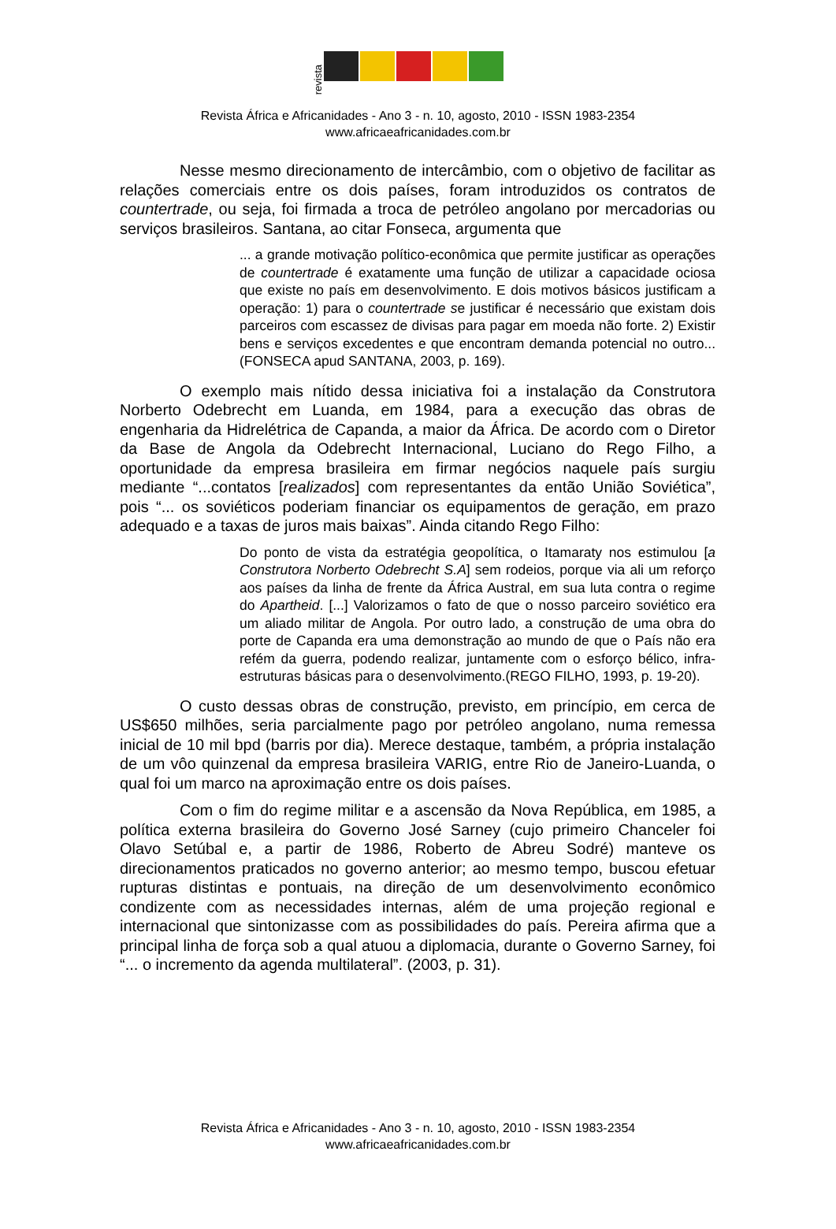revista
Revista África e Africanidades - Ano 3 - n. 10, agosto, 2010 - ISSN 1983-2354
www.africaeafricanidades.com.br
Nesse mesmo direcionamento de intercâmbio, com o objetivo de facilitar as relações comerciais entre os dois países, foram introduzidos os contratos de countertrade, ou seja, foi firmada a troca de petróleo angolano por mercadorias ou serviços brasileiros. Santana, ao citar Fonseca, argumenta que
... a grande motivação político-econômica que permite justificar as operações de countertrade é exatamente uma função de utilizar a capacidade ociosa que existe no país em desenvolvimento. E dois motivos básicos justificam a operação: 1) para o countertrade se justificar é necessário que existam dois parceiros com escassez de divisas para pagar em moeda não forte. 2) Existir bens e serviços excedentes e que encontram demanda potencial no outro... (FONSECA apud SANTANA, 2003, p. 169).
O exemplo mais nítido dessa iniciativa foi a instalação da Construtora Norberto Odebrecht em Luanda, em 1984, para a execução das obras de engenharia da Hidrelétrica de Capanda, a maior da África. De acordo com o Diretor da Base de Angola da Odebrecht Internacional, Luciano do Rego Filho, a oportunidade da empresa brasileira em firmar negócios naquele país surgiu mediante “...contatos [realizados] com representantes da então União Soviética”, pois “... os soviéticos poderiam financiar os equipamentos de geração, em prazo adequado e a taxas de juros mais baixas”. Ainda citando Rego Filho:
Do ponto de vista da estratégia geopolítica, o Itamaraty nos estimulou [a Construtora Norberto Odebrecht S.A] sem rodeios, porque via ali um reforço aos países da linha de frente da África Austral, em sua luta contra o regime do Apartheid. [...] Valorizamos o fato de que o nosso parceiro soviético era um aliado militar de Angola. Por outro lado, a construção de uma obra do porte de Capanda era uma demonstração ao mundo de que o País não era refém da guerra, podendo realizar, juntamente com o esforço bélico, infra-estruturas básicas para o desenvolvimento.(REGO FILHO, 1993, p. 19-20).
O custo dessas obras de construção, previsto, em princípio, em cerca de US$650 milhões, seria parcialmente pago por petróleo angolano, numa remessa inicial de 10 mil bpd (barris por dia). Merece destaque, também, a própria instalação de um vôo quinzenal da empresa brasileira VARIG, entre Rio de Janeiro-Luanda, o qual foi um marco na aproximação entre os dois países.
Com o fim do regime militar e a ascensão da Nova República, em 1985, a política externa brasileira do Governo José Sarney (cujo primeiro Chanceler foi Olavo Setúbal e, a partir de 1986, Roberto de Abreu Sodré) manteve os direcionamentos praticados no governo anterior; ao mesmo tempo, buscou efetuar rupturas distintas e pontuais, na direção de um desenvolvimento econômico condizente com as necessidades internas, além de uma projeção regional e internacional que sintonizasse com as possibilidades do país. Pereira afirma que a principal linha de força sob a qual atuou a diplomacia, durante o Governo Sarney, foi “... o incremento da agenda multilateral”. (2003, p. 31).
Revista África e Africanidades - Ano 3 - n. 10, agosto, 2010 - ISSN 1983-2354
www.africaeafricanidades.com.br